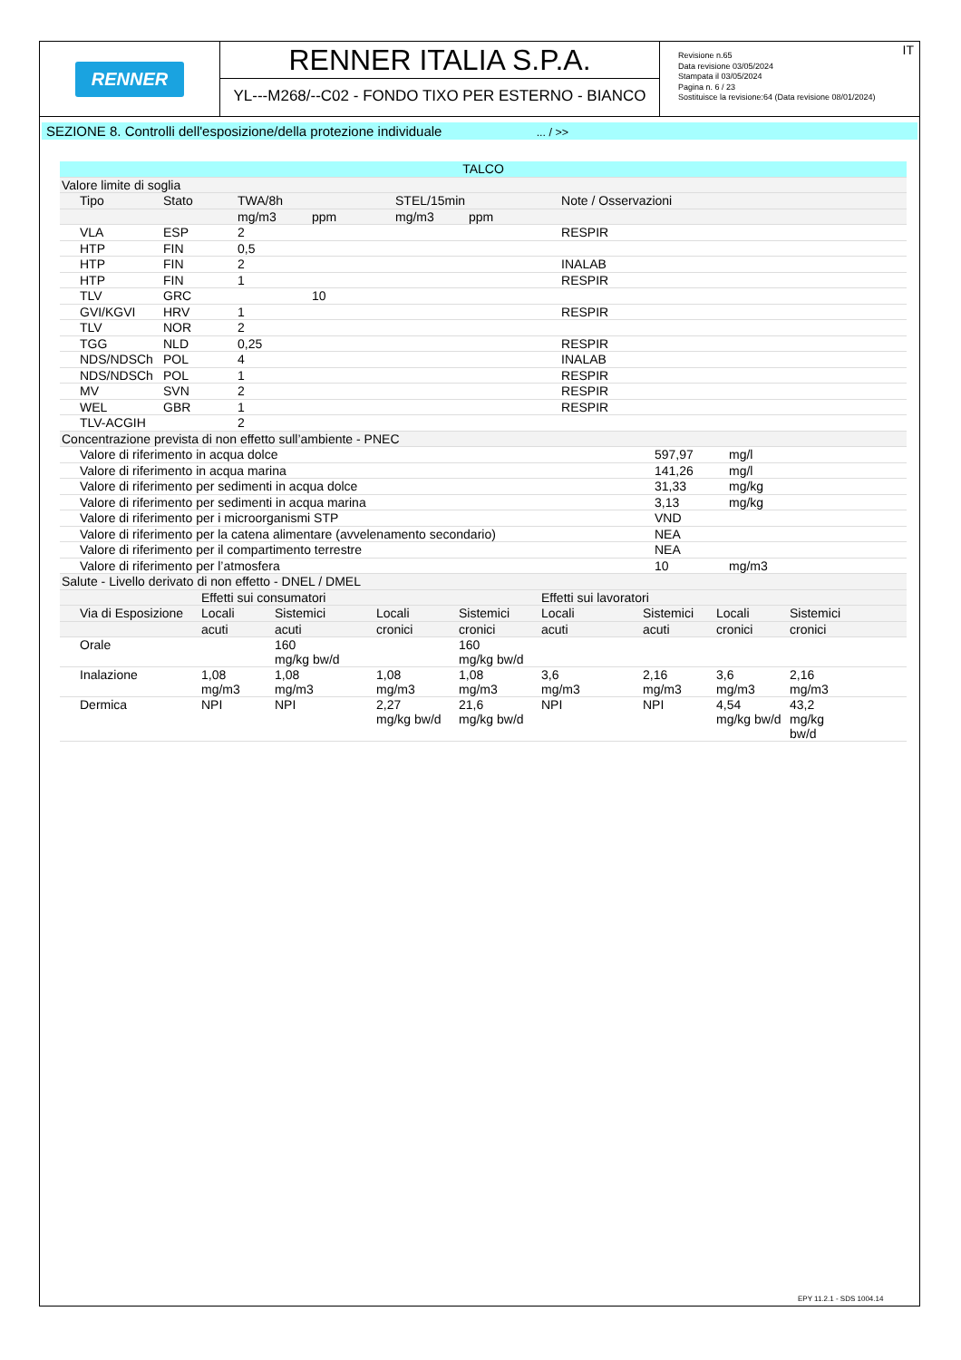RENNER
RENNER ITALIA S.P.A.
YL---M268/--C02 - FONDO TIXO PER ESTERNO - BIANCO
Revisione n.65
Data revisione 03/05/2024
Stampata il 03/05/2024
Pagina n. 6 / 23
Sostituisce la revisione:64 (Data revisione 08/01/2024)
IT
SEZIONE 8. Controlli dell'esposizione/della protezione individuale ... / >>
| TALCO | | | | | | |
| Valore limite di soglia | | | | | | |
| Tipo | Stato | TWA/8h | | STEL/15min | | Note / Osservazioni |
| | | mg/m3 | ppm | mg/m3 | ppm | |
| VLA | ESP | 2 | | | | RESPIR |
| HTP | FIN | 0,5 | | | | |
| HTP | FIN | 2 | | | | INALAB |
| HTP | FIN | 1 | | | | RESPIR |
| TLV | GRC | | 10 | | | |
| GVI/KGVI | HRV | 1 | | | | RESPIR |
| TLV | NOR | 2 | | | | |
| TGG | NLD | 0,25 | | | | RESPIR |
| NDS/NDSCh | POL | 4 | | | | INALAB |
| NDS/NDSCh | POL | 1 | | | | RESPIR |
| MV | SVN | 2 | | | | RESPIR |
| WEL | GBR | 1 | | | | RESPIR |
| TLV-ACGIH | | 2 | | | | |
| Concentrazione prevista di non effetto sull’ambiente - PNEC | | |
| Valore di riferimento in acqua dolce | 597,97 | mg/l |
| Valore di riferimento in acqua marina | 141,26 | mg/l |
| Valore di riferimento per sedimenti in acqua dolce | 31,33 | mg/kg |
| Valore di riferimento per sedimenti in acqua marina | 3,13 | mg/kg |
| Valore di riferimento per i microorganismi STP | VND | |
| Valore di riferimento per la catena alimentare (avvelenamento secondario) | NEA | |
| Valore di riferimento per il compartimento terrestre | NEA | |
| Valore di riferimento per l’atmosfera | 10 | mg/m3 |
| Salute - Livello derivato di non effetto - DNEL / DMEL | | | | | | | | |
| | Effetti sui consumatori | | | | Effetti sui lavoratori | | | |
| Via di Esposizione | Locali | Sistemici | Locali | Sistemici | Locali | Sistemici | Locali | Sistemici |
| | acuti | acuti | cronici | cronici | acuti | acuti | cronici | cronici |
| Orale | | 160 mg/kg bw/d | | 160 mg/kg bw/d | | | | |
| Inalazione | 1,08 mg/m3 | 1,08 mg/m3 | 1,08 mg/m3 | 1,08 mg/m3 | 3,6 mg/m3 | 2,16 mg/m3 | 3,6 mg/m3 | 2,16 mg/m3 |
| Dermica | NPI | NPI | 2,27 mg/kg bw/d | 21,6 mg/kg bw/d | NPI | NPI | 4,54 mg/kg bw/d | 43,2 mg/kg bw/d |
EPY 11.2.1 - SDS 1004.14